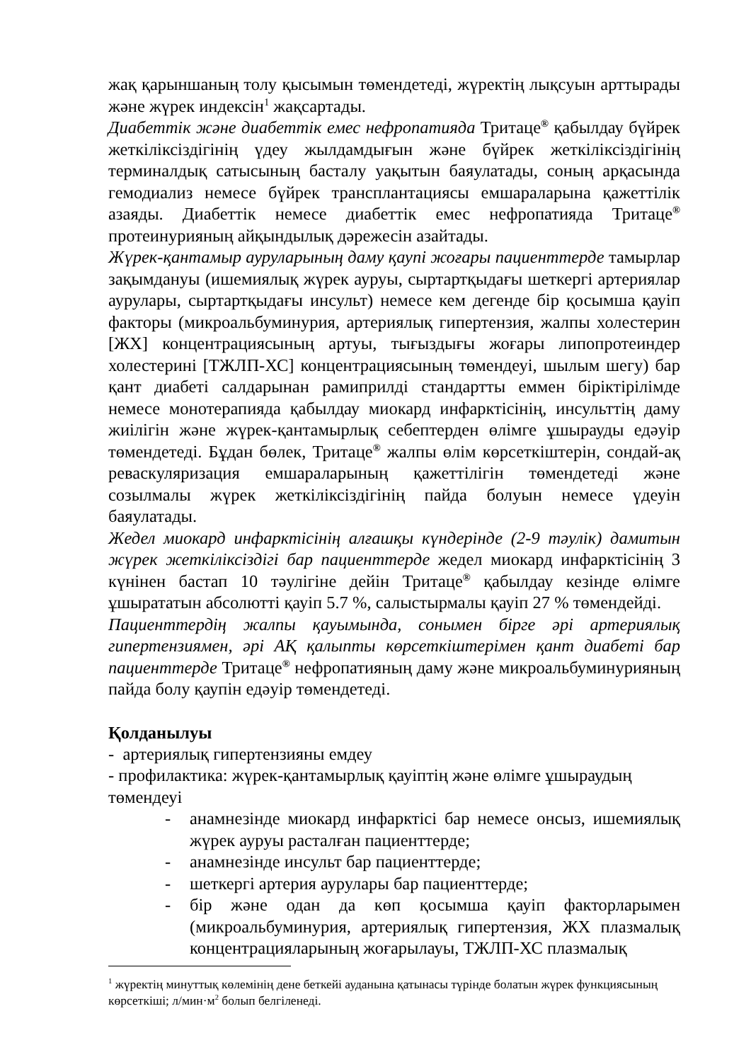жақ қарыншаның толу қысымын төмендетеді, жүректің лықсуын арттырады және жүрек индексін<sup>1</sup> жақсартады.
Диабеттік және диабеттік емес нефропатияда Тритаце<sup>®</sup> қабылдау бүйрек жеткіліксіздігінің үдеу жылдамдығын және бүйрек жеткіліксіздігінің терминалдық сатысының басталу уақытын баяулатады, соның арқасында гемодиализ немесе бүйрек трансплантациясы емшараларына қажеттілік азаяды. Диабеттік немесе диабеттік емес нефропатияда Тритаце<sup>®</sup> протеинурияның айқындылық дәрежесін азайтады.
Жүрек-қантамыр ауруларының даму қаупі жоғары пациенттерде тамырлар зақымдануы (ишемиялық жүрек ауруы, сыртартқыдағы шеткергі артериялар аурулары, сыртартқыдағы инсульт) немесе кем дегенде бір қосымша қауіп факторы (микроальбуминурия, артериялық гипертензия, жалпы холестерин [ЖХ] концентрациясының артуы, тығыздығы жоғары липопротеиндер холестерині [ТЖЛП-ХС] концентрациясының төмендеуі, шылым шегу) бар қант диабеті салдарынан рамиприлді стандартты еммен біріктірілімде немесе монотерапияда қабылдау миокард инфарктісінің, инсульттің даму жиілігін және жүрек-қантамырлық себептерден өлімге ұшырауды едәуір төмендетеді. Бұдан бөлек, Тритаце<sup>®</sup> жалпы өлім көрсеткіштерін, сондай-ақ реваскуляризация емшараларының қажеттілігін төмендетеді және созылмалы жүрек жеткіліксіздігінің пайда болуын немесе үдеуін баяулатады.
Жедел миокард инфарктісінің алғашқы күндерінде (2-9 тәулік) дамитын жүрек жеткіліксіздігі бар пациенттерде жедел миокард инфарктісінің 3 күнінен бастап 10 тәулігіне дейін Тритаце<sup>®</sup> қабылдау кезінде өлімге ұшырататын абсолютті қауіп 5.7 %, салыстырмалы қауіп 27 % төмендейді.
Пациенттердің жалпы қауымында, сонымен бірге әрі артериялық гипертензиямен, әрі АҚ қалыпты көрсеткіштерімен қант диабеті бар пациенттерде Тритаце<sup>®</sup> нефропатияның даму және микроальбуминурияның пайда болу қаупін едәуір төмендетеді.
Қолданылуы
- артериялық гипертензияны емдеу
- профилактика: жүрек-қантамырлық қауіптің және өлімге ұшыраудың төмендеуі
- анамнезінде миокард инфарктісі бар немесе онсыз, ишемиялық жүрек ауруы расталған пациенттерде;
- анамнезінде инсульт бар пациенттерде;
- шеткергі артерия аурулары бар пациенттерде;
- бір және одан да көп қосымша қауіп факторларымен (микроальбуминурия, артериялық гипертензия, ЖХ плазмалық концентрацияларының жоғарылауы, ТЖЛП-ХС плазмалық
<sup>1</sup> жүректің минуттық көлемінің дене беткейі ауданына қатынасы түрінде болатын жүрек функциясының көрсеткіші; л/мин·м<sup>2</sup> болып белгіленеді.